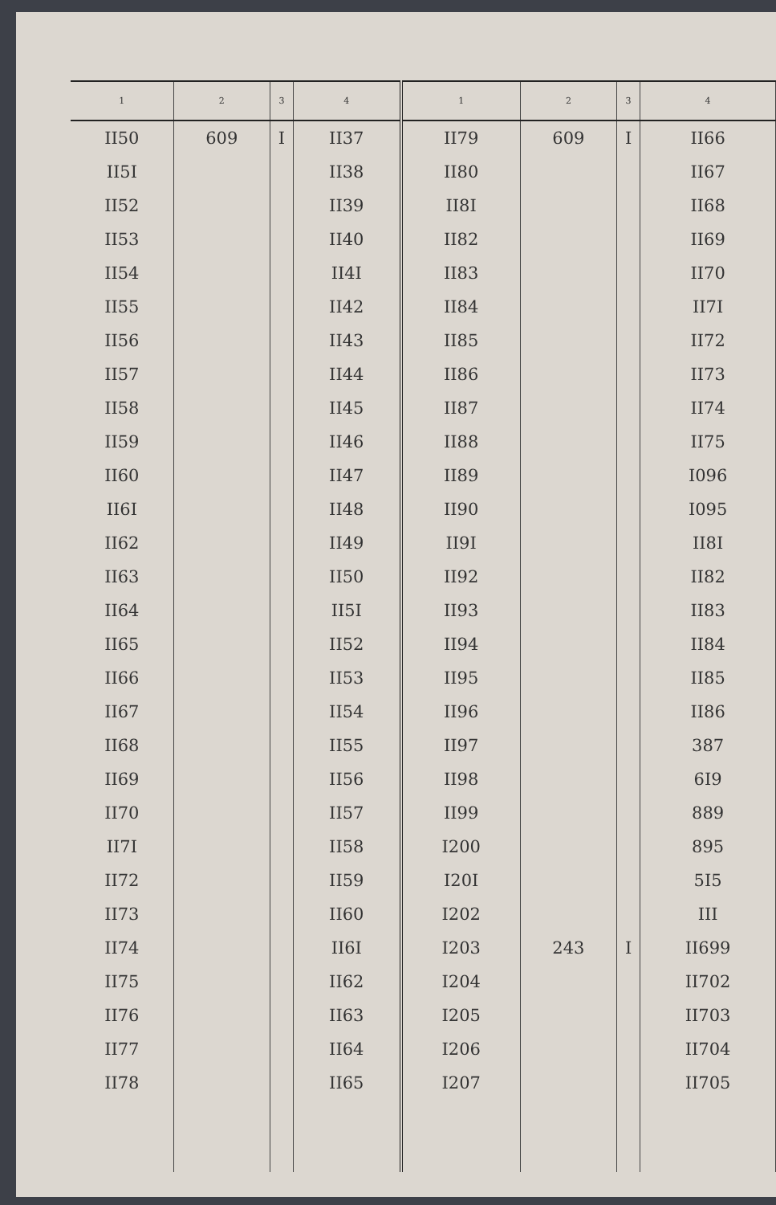| 1 | 2 | 3 | 4 | 1 | 2 | 3 | 4 |
| --- | --- | --- | --- | --- | --- | --- | --- |
| II50 | 609 | I | II37 | II79 | 609 | I | II66 |
| II5I | | | II38 | II80 | | | II67 |
| II52 | | | II39 | II8I | | | II68 |
| II53 | | | II40 | II82 | | | II69 |
| II54 | | | II4I | II83 | | | II70 |
| II55 | | | II42 | II84 | | | II7I |
| II56 | | | II43 | II85 | | | II72 |
| II57 | | | II44 | II86 | | | II73 |
| II58 | | | II45 | II87 | | | II74 |
| II59 | | | II46 | II88 | | | II75 |
| II60 | | | II47 | II89 | | | I096 |
| II6I | | | II48 | II90 | | | I095 |
| II62 | | | II49 | II9I | | | II8I |
| II63 | | | II50 | II92 | | | II82 |
| II64 | | | II5I | II93 | | | II83 |
| II65 | | | II52 | II94 | | | II84 |
| II66 | | | II53 | II95 | | | II85 |
| II67 | | | II54 | II96 | | | II86 |
| II68 | | | II55 | II97 | | | 387 |
| II69 | | | II56 | II98 | | | 6I9 |
| II70 | | | II57 | II99 | | | 889 |
| II7I | | | II58 | I200 | | | 895 |
| II72 | | | II59 | I20I | | | 5I5 |
| II73 | | | II60 | I202 | | | III |
| II74 | | | II6I | I203 | 243 | I | II699 |
| II75 | | | II62 | I204 | | | II702 |
| II76 | | | II63 | I205 | | | II703 |
| II77 | | | II64 | I206 | | | II704 |
| II78 | | | II65 | I207 | | | II705 |